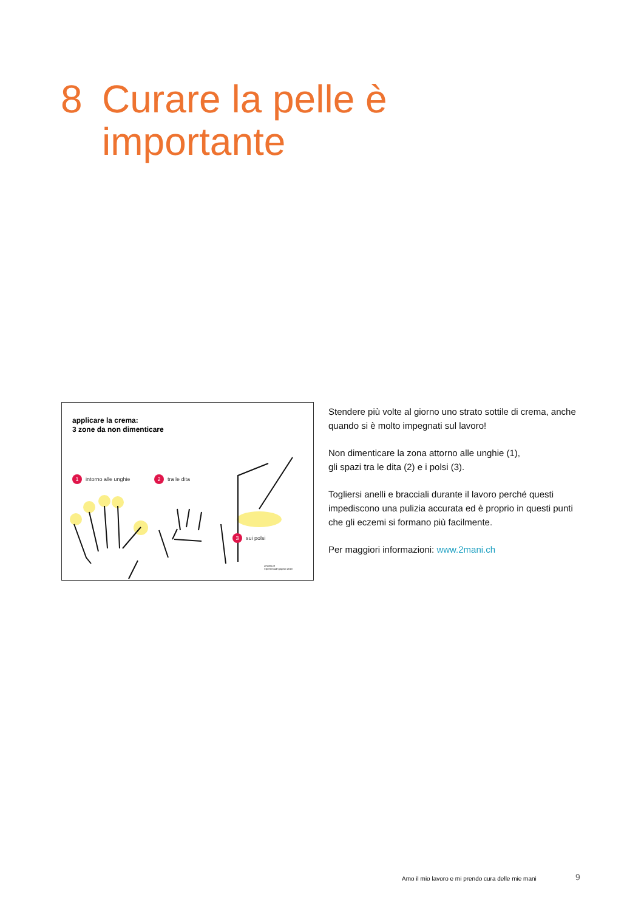8 Curare la pelle è
importante
applicare la crema:
3 zone da non dimenticare
1 intorno alle unghie 2 tra le dita
3 sui polsi
2mains.ch
©perrenoud+gogniat 2013
Stendere più volte al giorno uno strato sottile di crema, anche quando si è molto impegnati sul lavoro!
Non dimenticare la zona attorno alle unghie (1),
gli spazi tra le dita (2) e i polsi (3).
Togliersi anelli e bracciali durante il lavoro perché questi impediscono una pulizia accurata ed è proprio in questi punti che gli eczemi si formano più facilmente.
Per maggiori informazioni: www.2mani.ch
Amo il mio lavoro e mi prendo cura delle mie mani
9